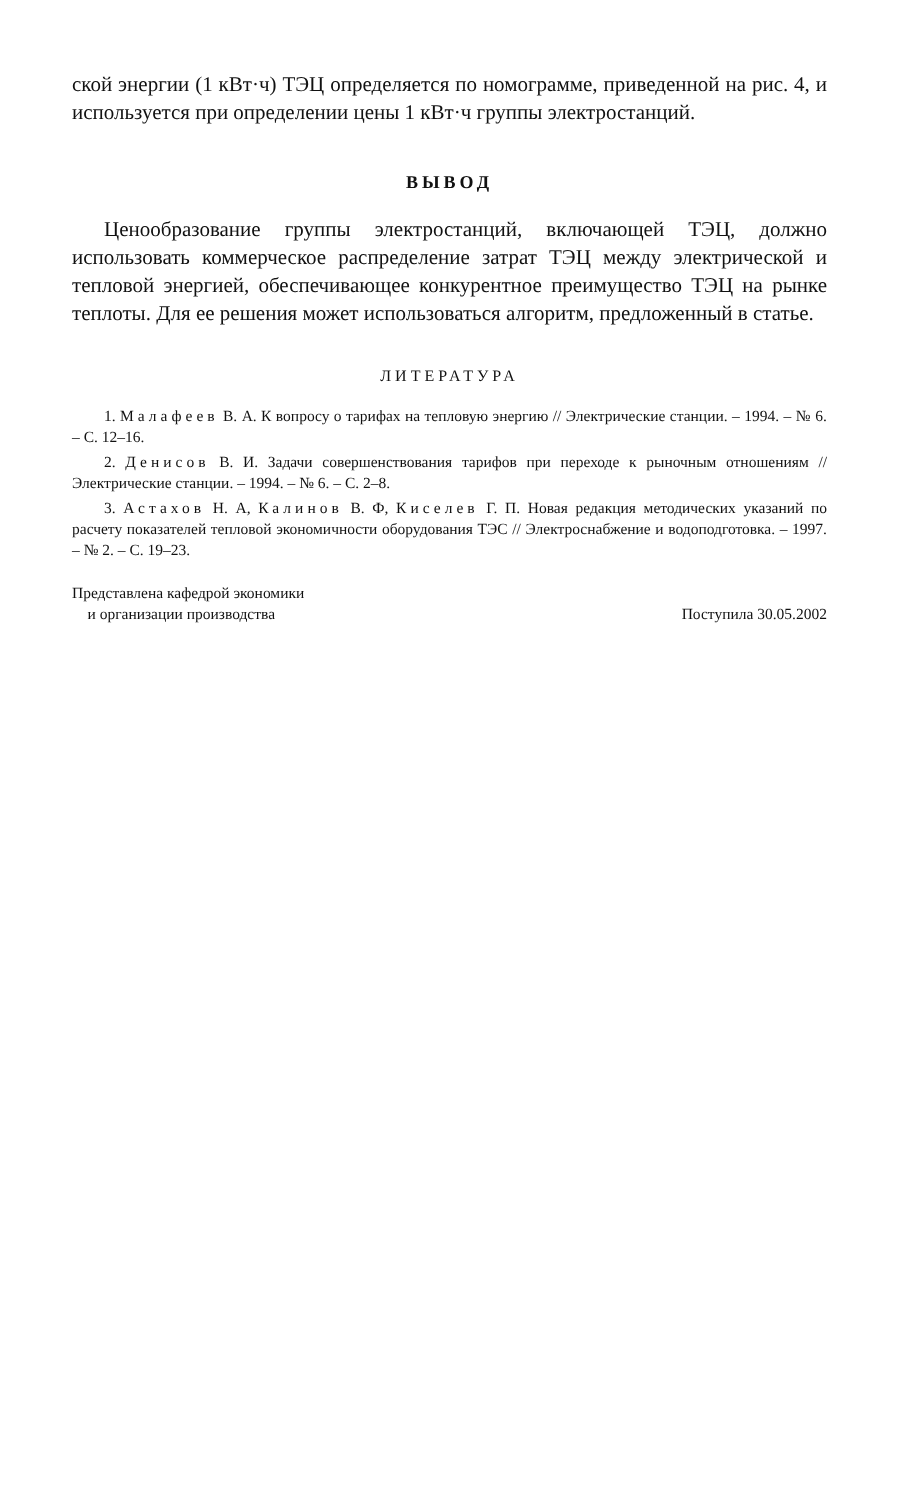ской энергии (1 кВт·ч) ТЭЦ определяется по номограмме, приведенной на рис. 4, и используется при определении цены 1 кВт·ч группы электростанций.
ВЫВОД
Ценообразование группы электростанций, включающей ТЭЦ, должно использовать коммерческое распределение затрат ТЭЦ между электрической и тепловой энергией, обеспечивающее конкурентное преимущество ТЭЦ на рынке теплоты. Для ее решения может использоваться алгоритм, предложенный в статье.
ЛИТЕРАТУРА
1. Малафеев В. А. К вопросу о тарифах на тепловую энергию // Электрические станции. – 1994. – № 6. – С. 12–16.
2. Денисов В. И. Задачи совершенствования тарифов при переходе к рыночным отношениям // Электрические станции. – 1994. – № 6. – С. 2–8.
3. Астахов Н. А, Калинов В. Ф, Киселев Г. П. Новая редакция методических указаний по расчету показателей тепловой экономичности оборудования ТЭС // Электроснабжение и водоподготовка. – 1997. – № 2. – С. 19–23.
Представлена кафедрой экономики
и организации производства
Поступила 30.05.2002